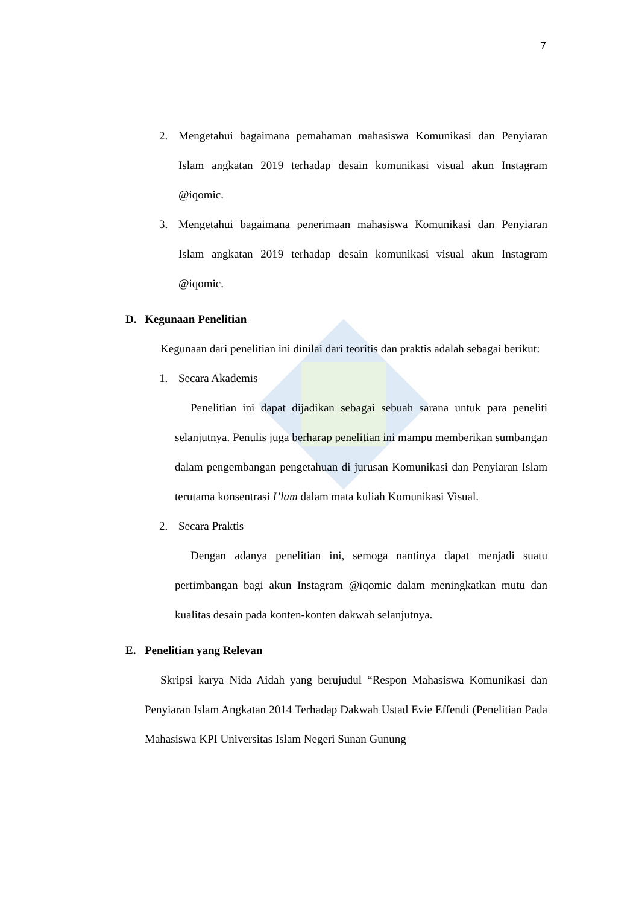7
2. Mengetahui bagaimana pemahaman mahasiswa Komunikasi dan Penyiaran Islam angkatan 2019 terhadap desain komunikasi visual akun Instagram @iqomic.
3. Mengetahui bagaimana penerimaan mahasiswa Komunikasi dan Penyiaran Islam angkatan 2019 terhadap desain komunikasi visual akun Instagram @iqomic.
D. Kegunaan Penelitian
Kegunaan dari penelitian ini dinilai dari teoritis dan praktis adalah sebagai berikut:
1. Secara Akademis
Penelitian ini dapat dijadikan sebagai sebuah sarana untuk para peneliti selanjutnya. Penulis juga berharap penelitian ini mampu memberikan sumbangan dalam pengembangan pengetahuan di jurusan Komunikasi dan Penyiaran Islam terutama konsentrasi I’lam dalam mata kuliah Komunikasi Visual.
2. Secara Praktis
Dengan adanya penelitian ini, semoga nantinya dapat menjadi suatu pertimbangan bagi akun Instagram @iqomic dalam meningkatkan mutu dan kualitas desain pada konten-konten dakwah selanjutnya.
E. Penelitian yang Relevan
Skripsi karya Nida Aidah yang berujudul “Respon Mahasiswa Komunikasi dan Penyiaran Islam Angkatan 2014 Terhadap Dakwah Ustad Evie Effendi (Penelitian Pada Mahasiswa KPI Universitas Islam Negeri Sunan Gunung